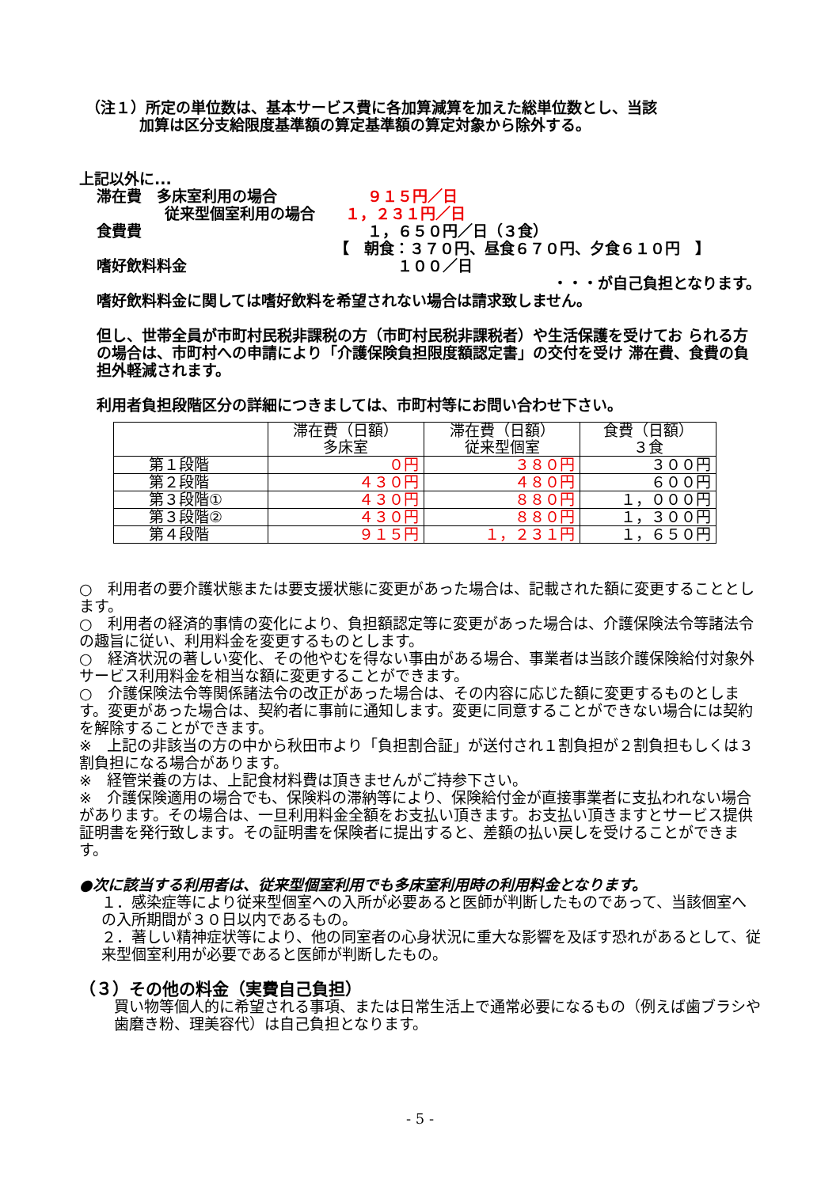（注１）所定の単位数は、基本サービス費に各加算減算を加えた総単位数とし、当該
加算は区分支給限度基準額の算定基準額の算定対象から除外する。
上記以外に...
滞在費　多床室利用の場合　　　　　　９１５円／日
従来型個室利用の場合　　１，２３１円／日
食費費　　　　　　　　　　　　　　　１，６５０円／日（３食）
【　朝食：３７０円、昼食６７０円、夕食６１０円　】
嗜好飲料料金　　　　　　　　　　　　　　１００／日
・・・が自己負担となります。
嗜好飲料料金に関しては嗜好飲料を希望されない場合は請求致しません。
但し、世帯全員が市町村民税非課税の方（市町村民税非課税者）や生活保護を受けてお られる方の場合は、市町村への申請により「介護保険負担限度額認定書」の交付を受け 滞在費、食費の負担外軽減されます。
利用者負担段階区分の詳細につきましては、市町村等にお問い合わせ下さい。
| | 滞在費（日額） 多床室 | 滞在費（日額） 従来型個室 | 食費（日額） ３食 |
| --- | --- | --- | --- |
| 第１段階 | ０円 | ３８０円 | ３００円 |
| 第２段階 | ４３０円 | ４８０円 | ６００円 |
| 第３段階① | ４３０円 | ８８０円 | １，０００円 |
| 第３段階② | ４３０円 | ８８０円 | １，３００円 |
| 第４段階 | ９１５円 | １，２３１円 | １，６５０円 |
○　利用者の要介護状態または要支援状態に変更があった場合は、記載された額に変更することとします。
○　利用者の経済的事情の変化により、負担額認定等に変更があった場合は、介護保険法令等諸法令の趣旨に従い、利用料金を変更するものとします。
○　経済状況の著しい変化、その他やむを得ない事由がある場合、事業者は当該介護保険給付対象外サービス利用料金を相当な額に変更することができます。
○　介護保険法令等関係諸法令の改正があった場合は、その内容に応じた額に変更するものとします。変更があった場合は、契約者に事前に通知します。変更に同意することができない場合には契約を解除することができます。
※　上記の非該当の方の中から秋田市より「負担割合証」が送付され１割負担が２割負担もしくは３割負担になる場合があります。
※　経管栄養の方は、上記食材料費は頂きませんがご持参下さい。
※　介護保険適用の場合でも、保険料の滞納等により、保険給付金が直接事業者に支払われない場合があります。その場合は、一旦利用料金全額をお支払い頂きます。お支払い頂きますとサービス提供証明書を発行致します。その証明書を保険者に提出すると、差額の払い戻しを受けることができます。
●次に該当する利用者は、従来型個室利用でも多床室利用時の利用料金となります。
１．感染症等により従来型個室への入所が必要あると医師が判断したものであって、当該個室への入所期間が３０日以内であるもの。
２．著しい精神症状等により、他の同室者の心身状況に重大な影響を及ぼす恐れがあるとして、従来型個室利用が必要であると医師が判断したもの。
（３）その他の料金（実費自己負担）
買い物等個人的に希望される事項、または日常生活上で通常必要になるもの（例えば歯ブラシや歯磨き粉、理美容代）は自己負担となります。
- 5 -